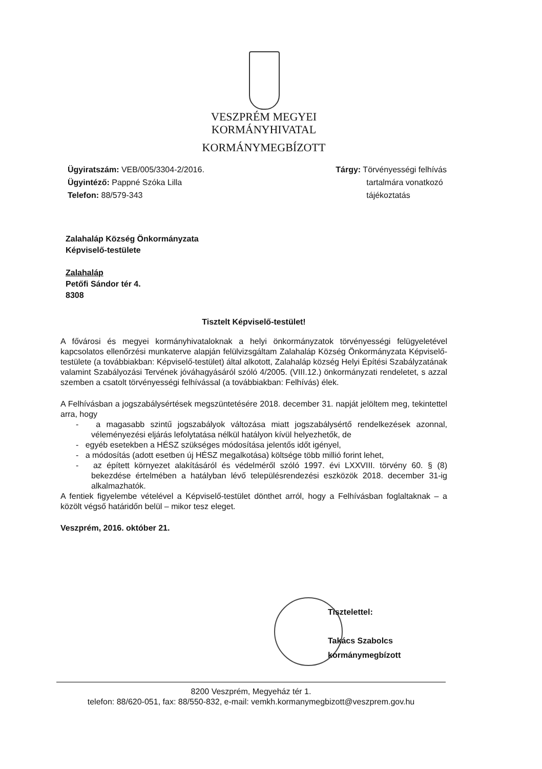VESZPRÉM MEGYEI
KORMÁNYHIVATAL
KORMÁNYMEGBÍZOTT
Ügyiratszám: VEB/005/3304-2/2016.
Ügyintéző: Pappné Szóka Lilla
Telefon: 88/579-343
Tárgy: Törvényességi felhívás
tartalmára vonatkozó
tájékoztatás
Zalahaláp Község Önkormányzata
Képviselő-testülete
Zalahaláp
Petőfi Sándor tér 4.
8308
Tisztelt Képviselő-testület!
A fővárosi és megyei kormányhivataloknak a helyi önkormányzatok törvényességi felügyeletével kapcsolatos ellenőrzési munkaterve alapján felülvizsgáltam Zalahaláp Község Önkormányzata Képviselő-testülete (a továbbiakban: Képviselő-testület) által alkotott, Zalahaláp község Helyi Építési Szabályzatának valamint Szabályozási Tervének jóváhagyásáról szóló 4/2005. (VIII.12.) önkormányzati rendeletet, s azzal szemben a csatolt törvényességi felhívással (a továbbiakban: Felhívás) élek.
A Felhívásban a jogszabálysértések megszüntetésére 2018. december 31. napját jelöltem meg, tekintettel arra, hogy
- a magasabb szintű jogszabályok változása miatt jogszabálysértő rendelkezések azonnal, véleményezési eljárás lefolytatása nélkül hatályon kívül helyezhetők, de
- egyéb esetekben a HÉSZ szükséges módosítása jelentős időt igényel,
- a módosítás (adott esetben új HÉSZ megalkotása) költsége több millió forint lehet,
- az épített környezet alakításáról és védelméről szóló 1997. évi LXXVIII. törvény 60. § (8) bekezdése értelmében a hatályban lévő településrendezési eszközök 2018. december 31-ig alkalmazhatók.
A fentiek figyelembe vételével a Képviselő-testület dönthet arról, hogy a Felhívásban foglaltaknak – a közölt végső határidőn belül – mikor tesz eleget.
Veszprém, 2016. október 21.
Tisztelettel:
Takács Szabolcs
kormánymegbízott
8200 Veszprém, Megyeház tér 1.
telefon: 88/620-051, fax: 88/550-832, e-mail: vemkh.kormanymegbizott@veszprem.gov.hu